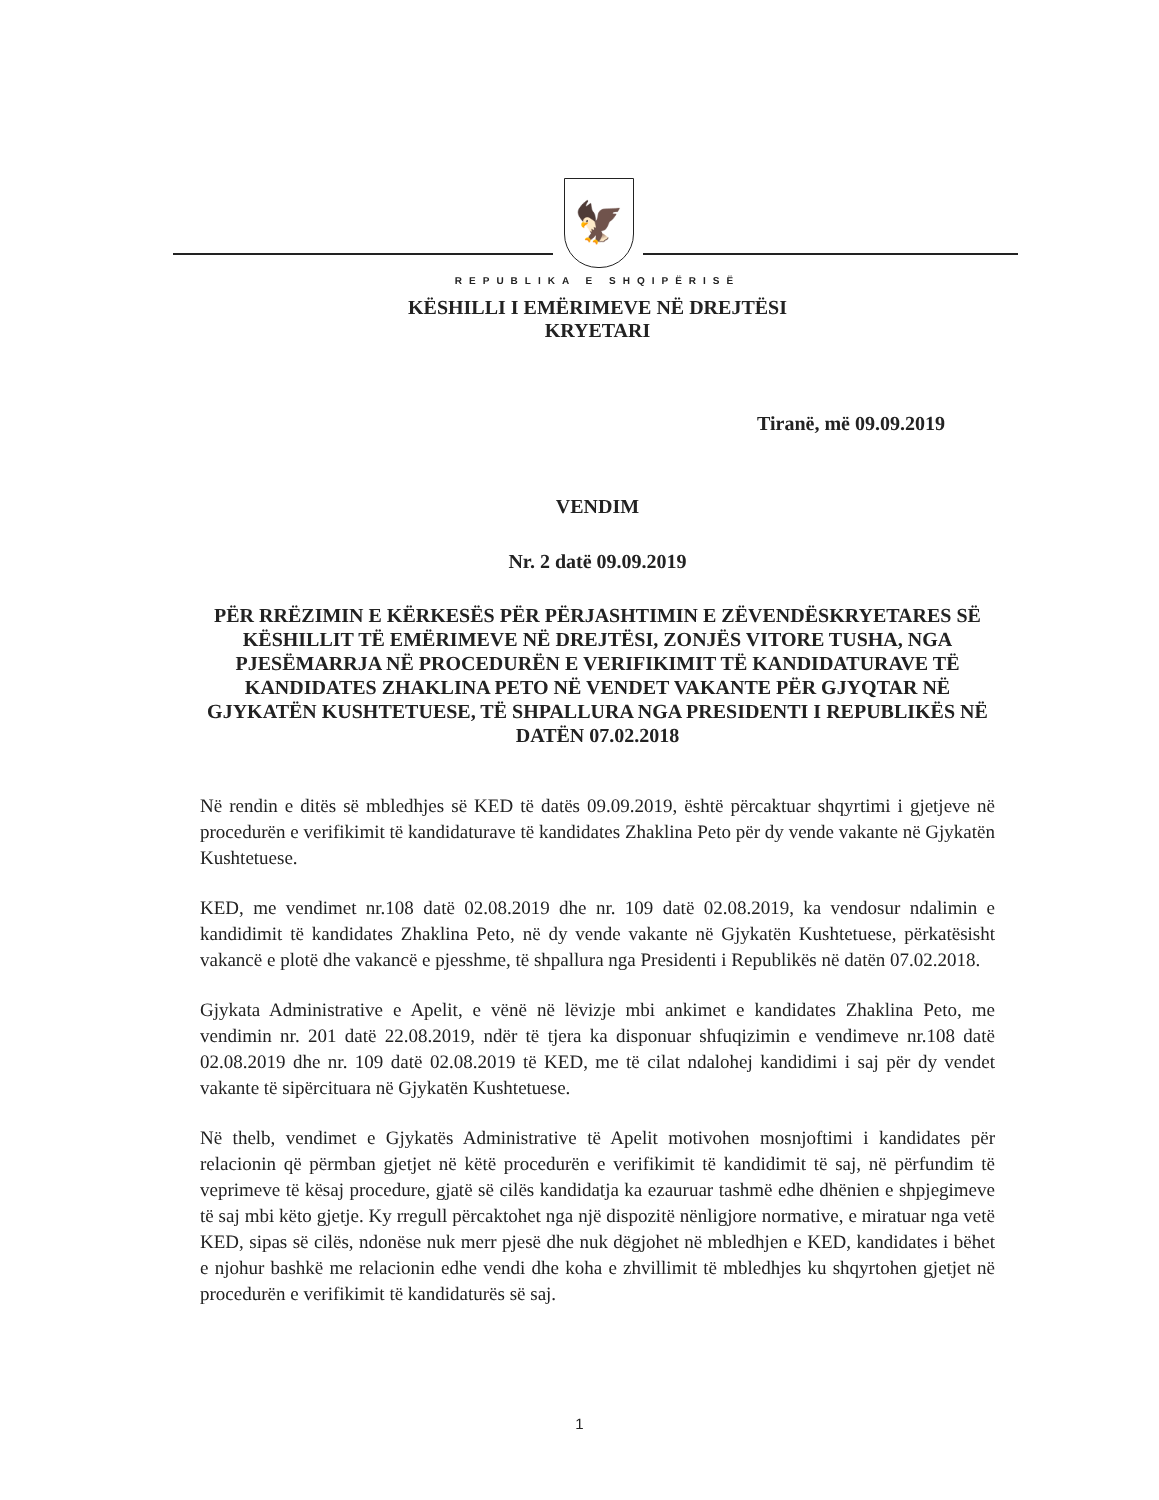🦅
REPUBLIKA E SHQIPËRISË
KËSHILLI I EMËRIMEVE NË DREJTËSI
KRYETARI
Tiranë, më 09.09.2019
VENDIM
Nr. 2 datë 09.09.2019
PËR RRËZIMIN E KËRKESËS PËR PËRJASHTIMIN E ZËVENDËSKRYETARES SË KËSHILLIT TË EMËRIMEVE NË DREJTËSI, ZONJËS VITORE TUSHA, NGA PJESËMARRJA NË PROCEDURËN E VERIFIKIMIT TË KANDIDATURAVE TË KANDIDATES ZHAKLINA PETO NË VENDET VAKANTE PËR GJYQTAR NË GJYKATËN KUSHTETUESE, TË SHPALLURA NGA PRESIDENTI I REPUBLIKËS NË DATËN 07.02.2018
Në rendin e ditës së mbledhjes së KED të datës 09.09.2019, është përcaktuar shqyrtimi i gjetjeve në procedurën e verifikimit të kandidaturave të kandidates Zhaklina Peto për dy vende vakante në Gjykatën Kushtetuese.
KED, me vendimet nr.108 datë 02.08.2019 dhe nr. 109 datë 02.08.2019, ka vendosur ndalimin e kandidimit të kandidates Zhaklina Peto, në dy vende vakante në Gjykatën Kushtetuese, përkatësisht vakancë e plotë dhe vakancë e pjesshme, të shpallura nga Presidenti i Republikës në datën 07.02.2018.
Gjykata Administrative e Apelit, e vënë në lëvizje mbi ankimet e kandidates Zhaklina Peto, me vendimin nr. 201 datë 22.08.2019, ndër të tjera ka disponuar shfuqizimin e vendimeve nr.108 datë 02.08.2019 dhe nr. 109 datë 02.08.2019 të KED, me të cilat ndalohej kandidimi i saj për dy vendet vakante të sipërcituara në Gjykatën Kushtetuese.
Në thelb, vendimet e Gjykatës Administrative të Apelit motivohen mosnjoftimi i kandidates për relacionin që përmban gjetjet në këtë procedurën e verifikimit të kandidimit të saj, në përfundim të veprimeve të kësaj procedure, gjatë së cilës kandidatja ka ezauruar tashmë edhe dhënien e shpjegimeve të saj mbi këto gjetje. Ky rregull përcaktohet nga një dispozitë nënligjore normative, e miratuar nga vetë KED, sipas së cilës, ndonëse nuk merr pjesë dhe nuk dëgjohet në mbledhjen e KED, kandidates i bëhet e njohur bashkë me relacionin edhe vendi dhe koha e zhvillimit të mbledhjes ku shqyrtohen gjetjet në procedurën e verifikimit të kandidaturës së saj.
1